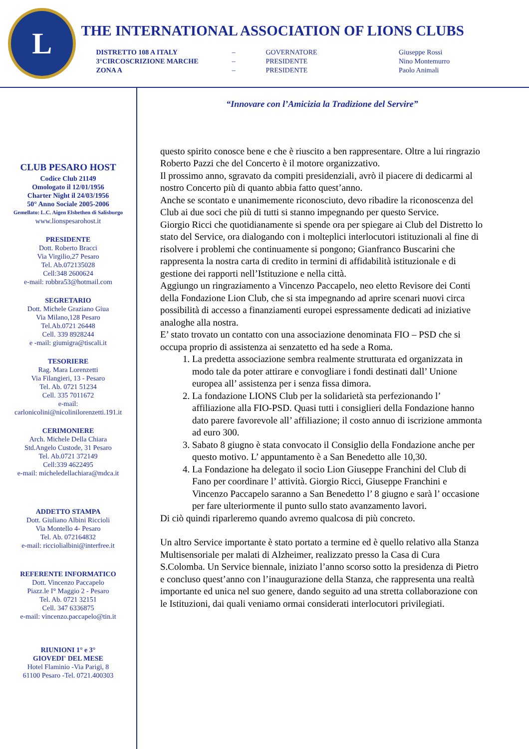L
THE INTERNATIONAL ASSOCIATION OF LIONS CLUBS
| DISTRETTO 108 A ITALY | – | GOVERNATORE | Giuseppe Rossi |
| 3°CIRCOSCRIZIONE MARCHE | – | PRESIDENTE | Nino Montemurro |
| ZONA A | – | PRESIDENTE | Paolo Animali |
CLUB PESARO HOST
Codice Club 21149
Omologato il 12/01/1956
Charter Night il 24/03/1956
50° Anno Sociale 2005-2006
Gemellato: L.C. Aigen Elsbethen di Salisburgo
www.lionspesarohost.it
PRESIDENTE
Dott. Roberto Bracci
Via Virgilio,27 Pesaro
Tel. Ab.072135028
Cell:348 2600624
e-mail: robbra53@hotmail.com
SEGRETARIO
Dott. Michele Graziano Giua
Via Milano,128 Pesaro
Tel.Ab.0721 26448
Cell. 339 8928244
e -mail: giumigra@tiscali.it
TESORIERE
Rag. Mara Lorenzetti
Via Filangieri, 13 - Pesaro
Tel. Ab. 0721 51234
Cell. 335 7011672
e-mail:
carlonicolini@nicolinilorenzetti.191.it
CERIMONIERE
Arch. Michele Della Chiara
Std.Angelo Custode, 31 Pesaro
Tel. Ab.0721 372149
Cell:339 4622495
e-mail: micheledellachiara@mdca.it
ADDETTO STAMPA
Dott. Giuliano Albini Riccioli
Via Montello 4- Pesaro
Tel. Ab. 072164832
e-mail: ricciolialbini@interfree.it
REFERENTE INFORMATICO
Dott. Vincenzo Paccapelo
Piazz.le I° Maggio 2 - Pesaro
Tel. Ab. 0721 32151
Cell. 347 6336875
e-mail: vincenzo.paccapelo@tin.it
RIUNIONI 1° e 3°
GIOVEDI' DEL MESE
Hotel Flaminio -Via Parigi, 8
61100 Pesaro -Tel. 0721.400303
“Innovare con l’Amicizia la Tradizione del Servire”
questo spirito conosce bene e che è riuscito a ben rappresentare. Oltre a lui ringrazio Roberto Pazzi che del Concerto è il motore organizzativo.
Il prossimo anno, sgravato da compiti presidenziali, avrò il piacere di dedicarmi al nostro Concerto più di quanto abbia fatto quest’anno.
Anche se scontato e unanimemente riconosciuto, devo ribadire la riconoscenza del Club ai due soci che più di tutti si stanno impegnando per questo Service.
Giorgio Ricci che quotidianamente si spende ora per spiegare ai Club del Distretto lo stato del Service, ora dialogando con i molteplici interlocutori istituzionali al fine di risolvere i problemi che continuamente si pongono; Gianfranco Buscarini che rappresenta la nostra carta di credito in termini di affidabilità istituzionale e di gestione dei rapporti nell’Istituzione e nella città.
Aggiungo un ringraziamento a Vincenzo Paccapelo, neo eletto Revisore dei Conti della Fondazione Lion Club, che si sta impegnando ad aprire scenari nuovi circa possibilità di accesso a finanziamenti europei espressamente dedicati ad iniziative analoghe alla nostra.
E’ stato trovato un contatto con una associazione denominata FIO – PSD che si occupa proprio di assistenza ai senzatetto ed ha sede a Roma.
1. La predetta associazione sembra realmente strutturata ed organizzata in modo tale da poter attirare e convogliare i fondi destinati dall’ Unione europea all’ assistenza per i senza fissa dimora.
2. La fondazione LIONS Club per la solidarietà sta perfezionando l’ affiliazione alla FIO-PSD. Quasi tutti i consiglieri della Fondazione hanno dato parere favorevole all’ affiliazione; il costo annuo di iscrizione ammonta ad euro 300.
3. Sabato 8 giugno è stata convocato il Consiglio della Fondazione anche per questo motivo. L’ appuntamento è a San Benedetto alle 10,30.
4. La Fondazione ha delegato il socio Lion Giuseppe Franchini del Club di Fano per coordinare l’ attività. Giorgio Ricci, Giuseppe Franchini e Vincenzo Paccapelo saranno a San Benedetto l’ 8 giugno e sarà l’ occasione per fare ulteriormente il punto sullo stato avanzamento lavori.
Di ciò quindi riparleremo quando avremo qualcosa di più concreto.
Un altro Service importante è stato portato a termine ed è quello relativo alla Stanza Multisensoriale per malati di Alzheimer, realizzato presso la Casa di Cura S.Colomba. Un Service biennale, iniziato l’anno scorso sotto la presidenza di Pietro e concluso quest’anno con l’inaugurazione della Stanza, che rappresenta una realtà importante ed unica nel suo genere, dando seguito ad una stretta collaborazione con le Istituzioni, dai quali veniamo ormai considerati interlocutori privilegiati.